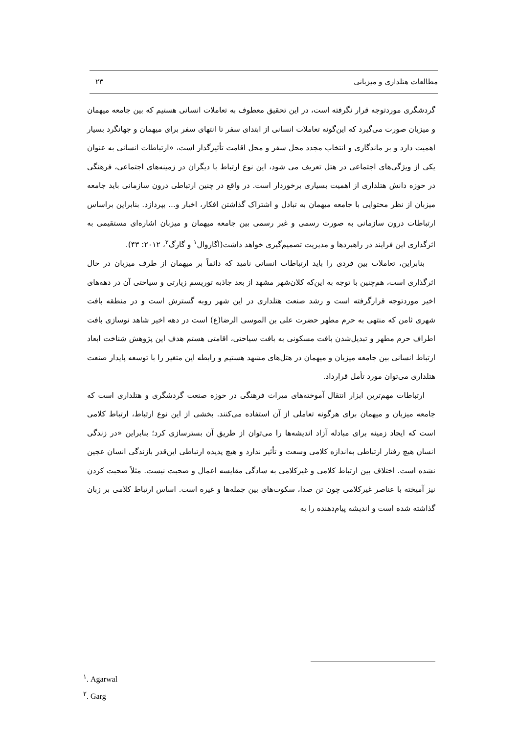مطالعات هتلداری و میزبانی ۲۳
گردشگری موردتوجه قرار نگرفته است، در این تحقیق معطوف به تعاملات انسانی هستیم که بین جامعه میهمان و میزبان صورت می‌گیرد که این‌گونه تعاملات انسانی از ابتدای سفر تا انتهای سفر برای میهمان و جهانگرد بسیار اهمیت دارد و بر ماندگاری و انتخاب مجدد محل سفر و محل اقامت تأثیرگذار است، «ارتباطات انسانی به عنوان یکی از ویژگی‌های اجتماعی در هتل تعریف می شود، این نوع ارتباط با دیگران در زمینه‌های اجتماعی، فرهنگی در حوزه دانش هتلداری از اهمیت بسیاری برخوردار است. در واقع در چنین ارتباطی درون سازمانی باید جامعه میزبان از نظر محتوایی با جامعه میهمان به تبادل و اشتراک گذاشتن افکار، اخبار و... بپردازد. بنابراین براساس ارتباطات درون سازمانی به صورت رسمی و غیر رسمی بین جامعه میهمان و میزبان اشاره‌ای مستقیمی به اثرگذاری این فرایند در راهبردها و مدیریت تصمیم‌گیری خواهد داشت(اگاروال<sup>۱</sup> و گارگ<sup>۲</sup>، ۲۰۱۲: ۴۳).
بنابراین، تعاملات بین فردی را باید ارتباطات انسانی نامید که دائماً بر میهمان از طرف میزبان در حال اثرگذاری است، هم‌چنین با توجه به این‌که کلان‌شهر مشهد از بعد جاذبه توریسم زیارتی و سیاحتی آن در دهه‌های اخیر موردتوجه قرارگرفته است و رشد صنعت هتلداری در این شهر روبه گسترش است و در منطقه بافت شهری ثامن که منتهی به حرم مطهر حضرت علی بن الموسی الرضا(ع) است در دهه اخیر شاهد نوسازی بافت اطراف حرم مطهر و تبدیل‌شدن بافت مسکونی به بافت سیاحتی، اقامتی هستم هدف این پژوهش شناخت ابعاد ارتباط انسانی بین جامعه میزبان و میهمان در هتل‌های مشهد هستیم و رابطه این متغیر را با توسعه پایدار صنعت هتلداری می‌توان مورد تأمل قرارداد.
ارتباطات مهم‌ترین ابزار انتقال آموخته‌های میراث فرهنگی در حوزه صنعت گردشگری و هتلداری است که جامعه میزبان و میهمان برای هرگونه تعاملی از آن استفاده می‌کنند. بخشی از این نوع ارتباط، ارتباط کلامی است که ایجاد زمینه برای مبادله آزاد اندیشه‌ها را می‌توان از طریق آن بسترسازی کرد؛ بنابراین «در زندگی انسان هیچ رفتار ارتباطی به‌اندازه کلامی وسعت و تأثیر ندارد و هیچ پدیده ارتباطی این‌قدر بازندگی انسان عجین نشده است. اختلاف بین ارتباط کلامی و غیرکلامی به سادگی مقایسه اعمال و صحبت نیست. مثلاً صحبت کردن نیز آمیخته با عناصر غیرکلامی چون تن صدا، سکوت‌های بین جمله‌ها و غیره است. اساس ارتباط کلامی بر زبان گذاشته شده است و اندیشه پیام‌دهنده را به
<sup>۱</sup>. Agarwal
<sup>۲</sup>. Garg